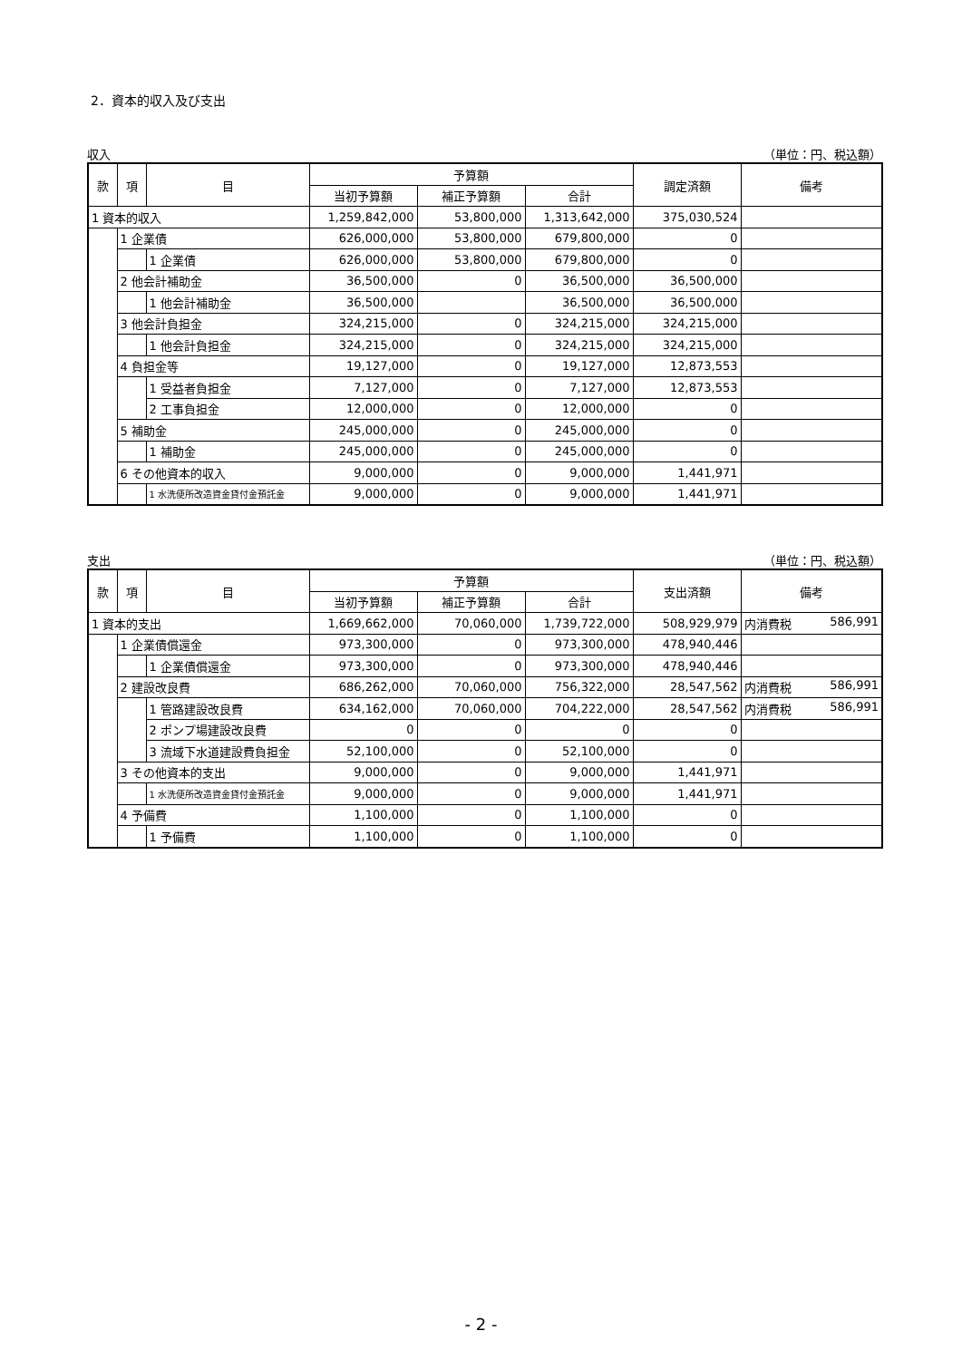2．資本的収入及び支出
収入 （単位：円、税込額）
| 款 | 項 | 目 | 予算額 | | | 調定済額 | 備考 |
| --- | --- | --- | --- | --- | --- | --- | --- |
| | | | 当初予算額 | 補正予算額 | 合計 | | |
| 1 資本的収入 | | | 1,259,842,000 | 53,800,000 | 1,313,642,000 | 375,030,524 | |
| | 1 企業債 | | 626,000,000 | 53,800,000 | 679,800,000 | 0 | |
| | | 1 企業債 | 626,000,000 | 53,800,000 | 679,800,000 | 0 | |
| | 2 他会計補助金 | | 36,500,000 | 0 | 36,500,000 | 36,500,000 | |
| | | 1 他会計補助金 | 36,500,000 | | 36,500,000 | 36,500,000 | |
| | 3 他会計負担金 | | 324,215,000 | 0 | 324,215,000 | 324,215,000 | |
| | | 1 他会計負担金 | 324,215,000 | 0 | 324,215,000 | 324,215,000 | |
| | 4 負担金等 | | 19,127,000 | 0 | 19,127,000 | 12,873,553 | |
| | | 1 受益者負担金 | 7,127,000 | 0 | 7,127,000 | 12,873,553 | |
| | | 2 工事負担金 | 12,000,000 | 0 | 12,000,000 | 0 | |
| | 5 補助金 | | 245,000,000 | 0 | 245,000,000 | 0 | |
| | | 1 補助金 | 245,000,000 | 0 | 245,000,000 | 0 | |
| | 6 その他資本的収入 | | 9,000,000 | 0 | 9,000,000 | 1,441,971 | |
| | | 1 水洗便所改造資金貸付金預託金 | 9,000,000 | 0 | 9,000,000 | 1,441,971 | |
支出 （単位：円、税込額）
| 款 | 項 | 目 | 予算額 | | | 支出済額 | 備考 |
| --- | --- | --- | --- | --- | --- | --- | --- |
| | | | 当初予算額 | 補正予算額 | 合計 | | |
| 1 資本的支出 | | | 1,669,662,000 | 70,060,000 | 1,739,722,000 | 508,929,979 | 内消費税 586,991 |
| | 1 企業債償還金 | | 973,300,000 | 0 | 973,300,000 | 478,940,446 | |
| | | 1 企業債償還金 | 973,300,000 | 0 | 973,300,000 | 478,940,446 | |
| | 2 建設改良費 | | 686,262,000 | 70,060,000 | 756,322,000 | 28,547,562 | 内消費税 586,991 |
| | | 1 管路建設改良費 | 634,162,000 | 70,060,000 | 704,222,000 | 28,547,562 | 内消費税 586,991 |
| | | 2 ポンプ場建設改良費 | 0 | 0 | 0 | 0 | |
| | | 3 流域下水道建設費負担金 | 52,100,000 | 0 | 52,100,000 | 0 | |
| | 3 その他資本的支出 | | 9,000,000 | 0 | 9,000,000 | 1,441,971 | |
| | | 1 水洗便所改造資金貸付金預託金 | 9,000,000 | 0 | 9,000,000 | 1,441,971 | |
| | 4 予備費 | | 1,100,000 | 0 | 1,100,000 | 0 | |
| | | 1 予備費 | 1,100,000 | 0 | 1,100,000 | 0 | |
- 2 -